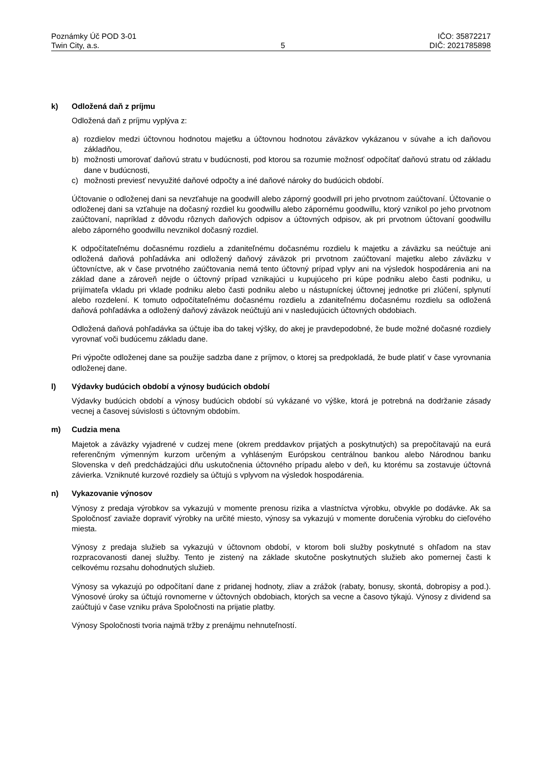Poznámky Úč POD 3-01
Twin City, a.s.
5 IČO: 35872217
DIČ: 2021785898
k) Odložená daň z príjmu
Odložená daň z príjmu vyplýva z:
a) rozdielov medzi účtovnou hodnotou majetku a účtovnou hodnotou záväzkov vykázanou v súvahe a ich daňovou základňou,
b) možnosti umorovať daňovú stratu v budúcnosti, pod ktorou sa rozumie možnosť odpočítať daňovú stratu od základu dane v budúcnosti,
c) možnosti previesť nevyužité daňové odpočty a iné daňové nároky do budúcich období.
Účtovanie o odloženej dani sa nevzťahuje na goodwill alebo záporný goodwill pri jeho prvotnom zaúčtovaní. Účtovanie o odloženej dani sa vzťahuje na dočasný rozdiel ku goodwillu alebo zápornému goodwillu, ktorý vznikol po jeho prvotnom zaúčtovaní, napríklad z dôvodu rôznych daňových odpisov a účtovných odpisov, ak pri prvotnom účtovaní goodwillu alebo záporného goodwillu nevznikol dočasný rozdiel.
K odpočítateľnému dočasnému rozdielu a zdaniteľnému dočasnému rozdielu k majetku a záväzku sa neúčtuje ani odložená daňová pohľadávka ani odložený daňový záväzok pri prvotnom zaúčtovaní majetku alebo záväzku v účtovníctve, ak v čase prvotného zaúčtovania nemá tento účtovný prípad vplyv ani na výsledok hospodárenia ani na základ dane a zároveň nejde o účtovný prípad vznikajúci u kupujúceho pri kúpe podniku alebo časti podniku, u prijímateľa vkladu pri vklade podniku alebo časti podniku alebo u nástupníckej účtovnej jednotke pri zlúčení, splynutí alebo rozdelení. K tomuto odpočítateľnému dočasnému rozdielu a zdaniteľnému dočasnému rozdielu sa odložená daňová pohľadávka a odložený daňový záväzok neúčtujú ani v nasledujúcich účtovných obdobiach.
Odložená daňová pohľadávka sa účtuje iba do takej výšky, do akej je pravdepodobné, že bude možné dočasné rozdiely vyrovnať voči budúcemu základu dane.
Pri výpočte odloženej dane sa použije sadzba dane z príjmov, o ktorej sa predpokladá, že bude platiť v čase vyrovnania odloženej dane.
l) Výdavky budúcich období a výnosy budúcich období
Výdavky budúcich období a výnosy budúcich období sú vykázané vo výške, ktorá je potrebná na dodržanie zásady vecnej a časovej súvislosti s účtovným obdobím.
m) Cudzia mena
Majetok a záväzky vyjadrené v cudzej mene (okrem preddavkov prijatých a poskytnutých) sa prepočítavajú na eurá referenčným výmenným kurzom určeným a vyhláseným Európskou centrálnou bankou alebo Národnou banku Slovenska v deň predchádzajúci dňu uskutočnenia účtovného prípadu alebo v deň, ku ktorému sa zostavuje účtovná závierka. Vzniknuté kurzové rozdiely sa účtujú s vplyvom na výsledok hospodárenia.
n) Vykazovanie výnosov
Výnosy z predaja výrobkov sa vykazujú v momente prenosu rizika a vlastníctva výrobku, obvykle po dodávke. Ak sa Spoločnosť zaviaže dopraviť výrobky na určité miesto, výnosy sa vykazujú v momente doručenia výrobku do cieľového miesta.
Výnosy z predaja služieb sa vykazujú v účtovnom období, v ktorom boli služby poskytnuté s ohľadom na stav rozpracovanosti danej služby. Tento je zistený na základe skutočne poskytnutých služieb ako pomernej časti k celkovému rozsahu dohodnutých služieb.
Výnosy sa vykazujú po odpočítaní dane z pridanej hodnoty, zliav a zrážok (rabaty, bonusy, skontá, dobropisy a pod.). Výnosové úroky sa účtujú rovnomerne v účtovných obdobiach, ktorých sa vecne a časovo týkajú. Výnosy z dividend sa zaúčtujú v čase vzniku práva Spoločnosti na prijatie platby.
Výnosy Spoločnosti tvoria najmä tržby z prenájmu nehnuteľností.